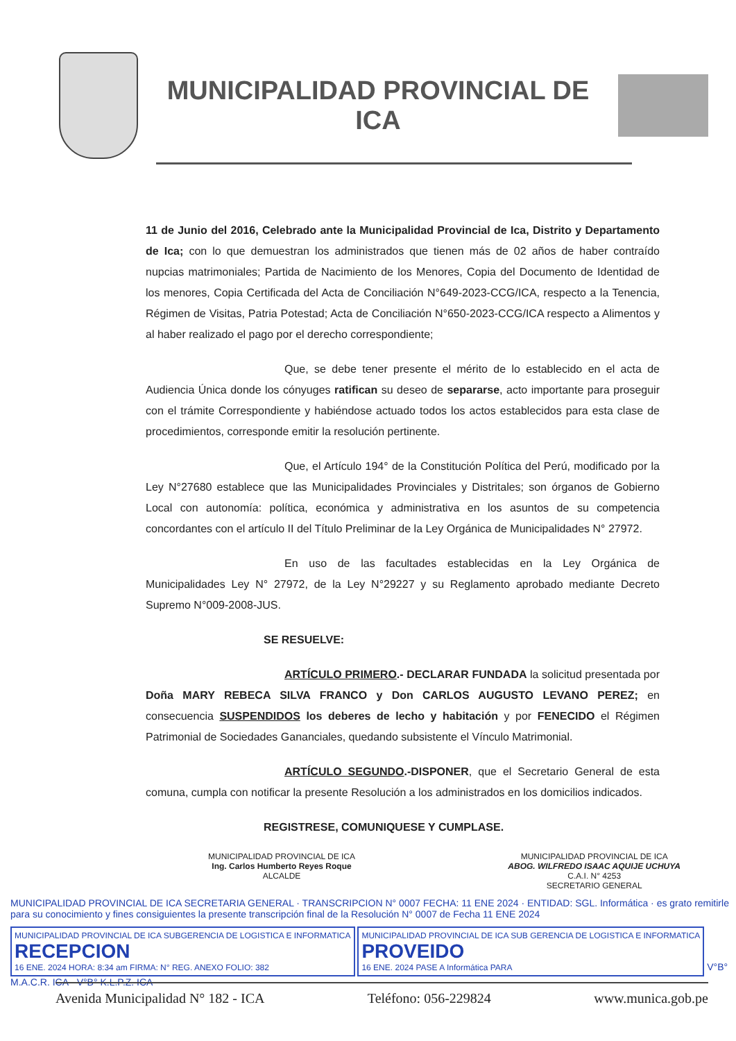MUNICIPALIDAD PROVINCIAL DE
ICA
11 de Junio del 2016, Celebrado ante la Municipalidad Provincial de Ica, Distrito y Departamento de Ica; con lo que demuestran los administrados que tienen más de 02 años de haber contraído nupcias matrimoniales; Partida de Nacimiento de los Menores, Copia del Documento de Identidad de los menores, Copia Certificada del Acta de Conciliación N°649-2023-CCG/ICA, respecto a la Tenencia, Régimen de Visitas, Patria Potestad; Acta de Conciliación N°650-2023-CCG/ICA respecto a Alimentos y al haber realizado el pago por el derecho correspondiente;
Que, se debe tener presente el mérito de lo establecido en el acta de Audiencia Única donde los cónyuges ratifican su deseo de separarse, acto importante para proseguir con el trámite Correspondiente y habiéndose actuado todos los actos establecidos para esta clase de procedimientos, corresponde emitir la resolución pertinente.
Que, el Artículo 194° de la Constitución Política del Perú, modificado por la Ley N°27680 establece que las Municipalidades Provinciales y Distritales; son órganos de Gobierno Local con autonomía: política, económica y administrativa en los asuntos de su competencia concordantes con el artículo II del Título Preliminar de la Ley Orgánica de Municipalidades N° 27972.
En uso de las facultades establecidas en la Ley Orgánica de Municipalidades Ley N° 27972, de la Ley N°29227 y su Reglamento aprobado mediante Decreto Supremo N°009-2008-JUS.
SE RESUELVE:
ARTÍCULO PRIMERO.- DECLARAR FUNDADA la solicitud presentada por Doña MARY REBECA SILVA FRANCO y Don CARLOS AUGUSTO LEVANO PEREZ; en consecuencia SUSPENDIDOS los deberes de lecho y habitación y por FENECIDO el Régimen Patrimonial de Sociedades Gananciales, quedando subsistente el Vínculo Matrimonial.
ARTÍCULO SEGUNDO.-DISPONER, que el Secretario General de esta comuna, cumpla con notificar la presente Resolución a los administrados en los domicilios indicados.
REGISTRESE, COMUNIQUESE Y CUMPLASE.
MUNICIPALIDAD PROVINCIAL DE ICA
Ing. Carlos Humberto Reyes Roque
ALCALDE
MUNICIPALIDAD PROVINCIAL DE ICA
ABOG. WILFREDO ISAAC AQUIJE UCHUYA
C.A.I. N° 4253
SECRETARIO GENERAL
MUNICIPALIDAD PROVINCIAL DE ICA SECRETARIA GENERAL · TRANSCRIPCION N° 0007 FECHA: 11 ENE 2024 · ENTIDAD: SGL. Informática · es grato remitirle para su conocimiento y fines consiguientes la presente transcripción final de la Resolución N° 0007 de Fecha 11 ENE 2024
MUNICIPALIDAD PROVINCIAL DE ICA SUBGERENCIA DE LOGISTICA E INFORMATICA RECEPCION 16 ENE. 2024 HORA: 8:34 am FIRMA: N° REG. ANEXO FOLIO: 382 MUNICIPALIDAD PROVINCIAL DE ICA SUB GERENCIA DE LOGISTICA E INFORMATICA PROVEIDO 16 ENE. 2024 PASE A Informática PARA V°B° M.A.C.R. ICA · V°B° K.L.P.Z. ICA
Avenida Municipalidad N° 182 - ICA Teléfono: 056-229824 www.munica.gob.pe